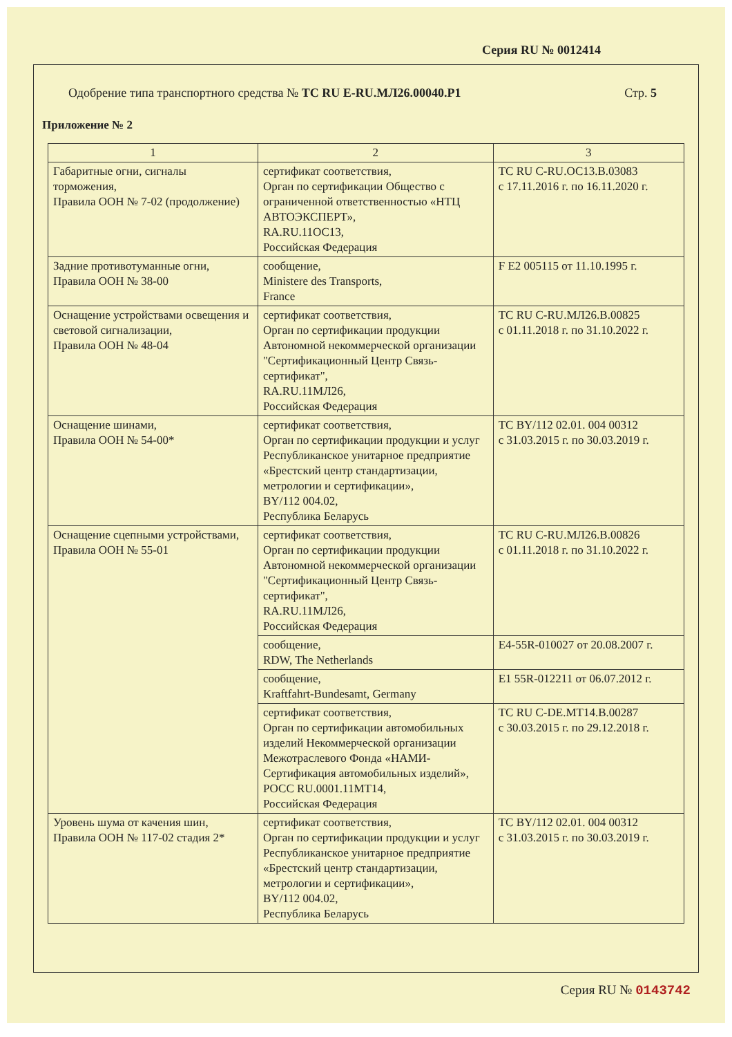Серия RU № 0012414
Одобрение типа транспортного средства № ТС RU E-RU.МЛ26.00040.Р1
Стр. 5
Приложение № 2
| 1 | 2 | 3 |
| --- | --- | --- |
| Габаритные огни, сигналы торможения, Правила ООН № 7-02 (продолжение) | сертификат соответствия, Орган по сертификации Общество с ограниченной ответственностью «НТЦ АВТОЭКСПЕРТ», RA.RU.11ОС13, Российская Федерация | ТС RU C-RU.ОС13.В.03083 с 17.11.2016 г. по 16.11.2020 г. |
| Задние противотуманные огни, Правила ООН № 38-00 | сообщение, Ministere des Transports, France | F E2 005115 от 11.10.1995 г. |
| Оснащение устройствами освещения и световой сигнализации, Правила ООН № 48-04 | сертификат соответствия, Орган по сертификации продукции Автономной некоммерческой организации "Сертификационный Центр Связь-сертификат", RA.RU.11МЛ26, Российская Федерация | ТС RU C-RU.МЛ26.В.00825 с 01.11.2018 г. по 31.10.2022 г. |
| Оснащение шинами, Правила ООН № 54-00* | сертификат соответствия, Орган по сертификации продукции и услуг Республиканское унитарное предприятие «Брестский центр стандартизации, метрологии и сертификации», BY/112 004.02, Республика Беларусь | ТС BY/112 02.01. 004 00312 с 31.03.2015 г. по 30.03.2019 г. |
| Оснащение сцепными устройствами, Правила ООН № 55-01 | сертификат соответствия, Орган по сертификации продукции Автономной некоммерческой организации "Сертификационный Центр Связь-сертификат", RA.RU.11МЛ26, Российская Федерация | ТС RU C-RU.МЛ26.В.00826 с 01.11.2018 г. по 31.10.2022 г. |
| | сообщение, RDW, The Netherlands | E4-55R-010027 от 20.08.2007 г. |
| | сообщение, Kraftfahrt-Bundesamt, Germany | E1 55R-012211 от 06.07.2012 г. |
| | сертификат соответствия, Орган по сертификации автомобильных изделий Некоммерческой организации Межотраслевого Фонда «НАМИ-Сертификация автомобильных изделий», РОСС RU.0001.11МТ14, Российская Федерация | ТС RU C-DE.МТ14.В.00287 с 30.03.2015 г. по 29.12.2018 г. |
| Уровень шума от качения шин, Правила ООН № 117-02 стадия 2* | сертификат соответствия, Орган по сертификации продукции и услуг Республиканское унитарное предприятие «Брестский центр стандартизации, метрологии и сертификации», BY/112 004.02, Республика Беларусь | ТС BY/112 02.01. 004 00312 с 31.03.2015 г. по 30.03.2019 г. |
Серия RU № 0143742